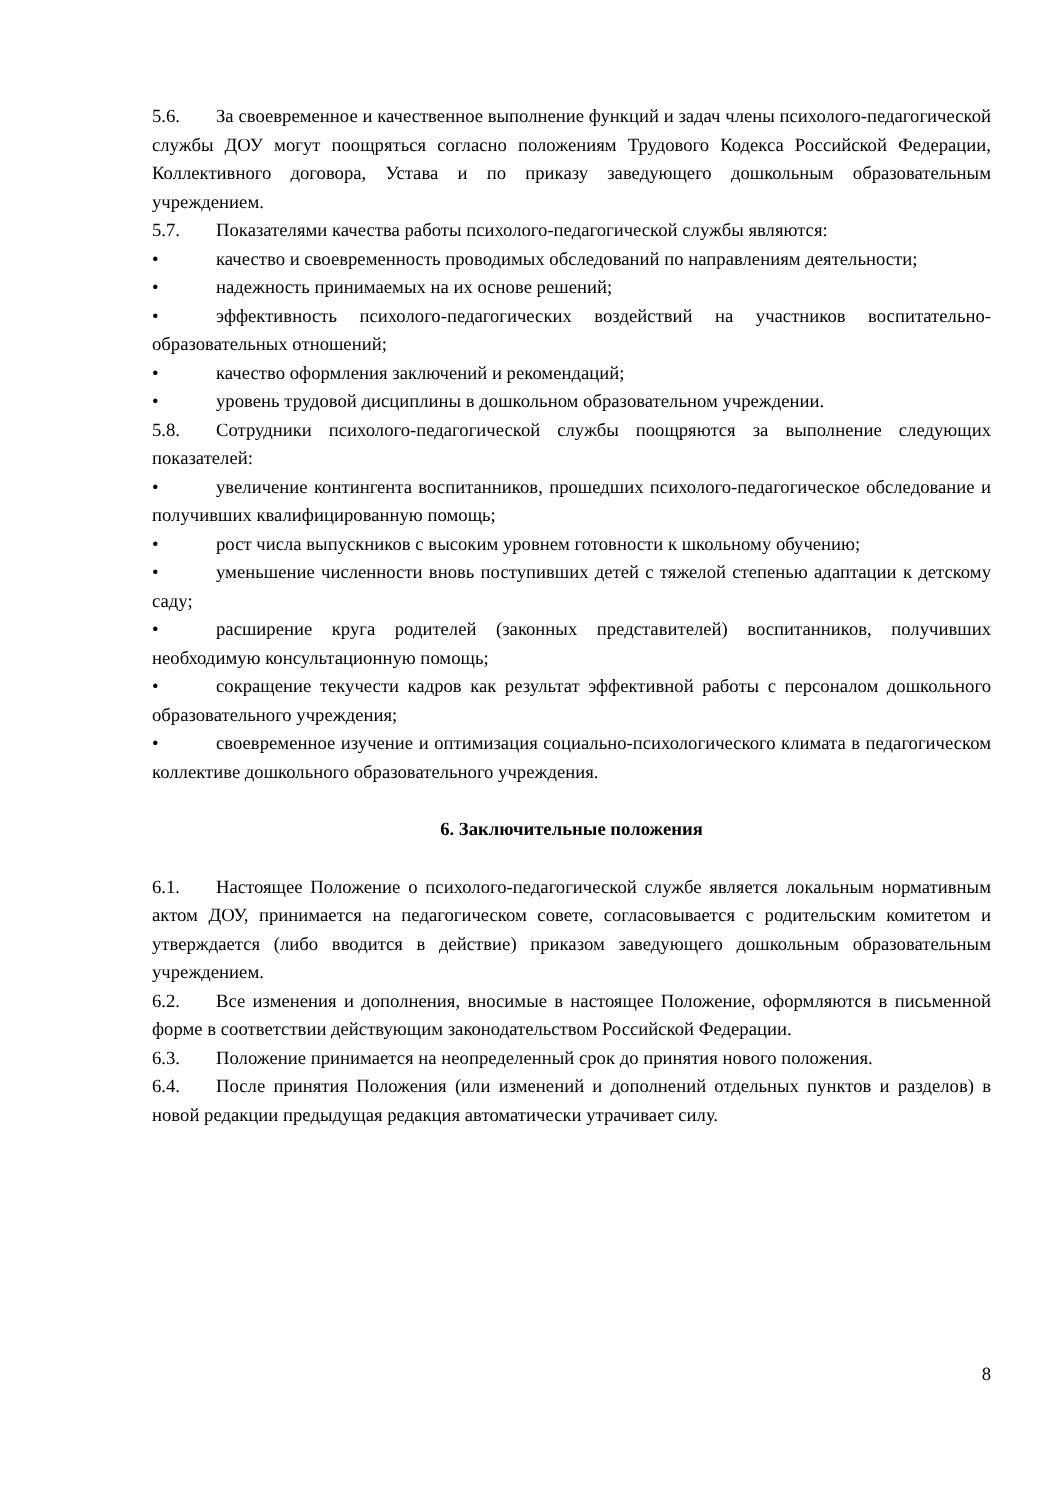5.6. За своевременное и качественное выполнение функций и задач члены психолого-педагогической службы ДОУ могут поощряться согласно положениям Трудового Кодекса Российской Федерации, Коллективного договора, Устава и по приказу заведующего дошкольным образовательным учреждением.
5.7. Показателями качества работы психолого-педагогической службы являются:
• качество и своевременность проводимых обследований по направлениям деятельности;
• надежность принимаемых на их основе решений;
• эффективность психолого-педагогических воздействий на участников воспитательно-образовательных отношений;
• качество оформления заключений и рекомендаций;
• уровень трудовой дисциплины в дошкольном образовательном учреждении.
5.8. Сотрудники психолого-педагогической службы поощряются за выполнение следующих показателей:
• увеличение контингента воспитанников, прошедших психолого-педагогическое обследование и получивших квалифицированную помощь;
• рост числа выпускников с высоким уровнем готовности к школьному обучению;
• уменьшение численности вновь поступивших детей с тяжелой степенью адаптации к детскому саду;
• расширение круга родителей (законных представителей) воспитанников, получивших необходимую консультационную помощь;
• сокращение текучести кадров как результат эффективной работы с персоналом дошкольного образовательного учреждения;
• своевременное изучение и оптимизация социально-психологического климата в педагогическом коллективе дошкольного образовательного учреждения.
6. Заключительные положения
6.1. Настоящее Положение о психолого-педагогической службе является локальным нормативным актом ДОУ, принимается на педагогическом совете, согласовывается с родительским комитетом и утверждается (либо вводится в действие) приказом заведующего дошкольным образовательным учреждением.
6.2. Все изменения и дополнения, вносимые в настоящее Положение, оформляются в письменной форме в соответствии действующим законодательством Российской Федерации.
6.3. Положение принимается на неопределенный срок до принятия нового положения.
6.4. После принятия Положения (или изменений и дополнений отдельных пунктов и разделов) в новой редакции предыдущая редакция автоматически утрачивает силу.
8